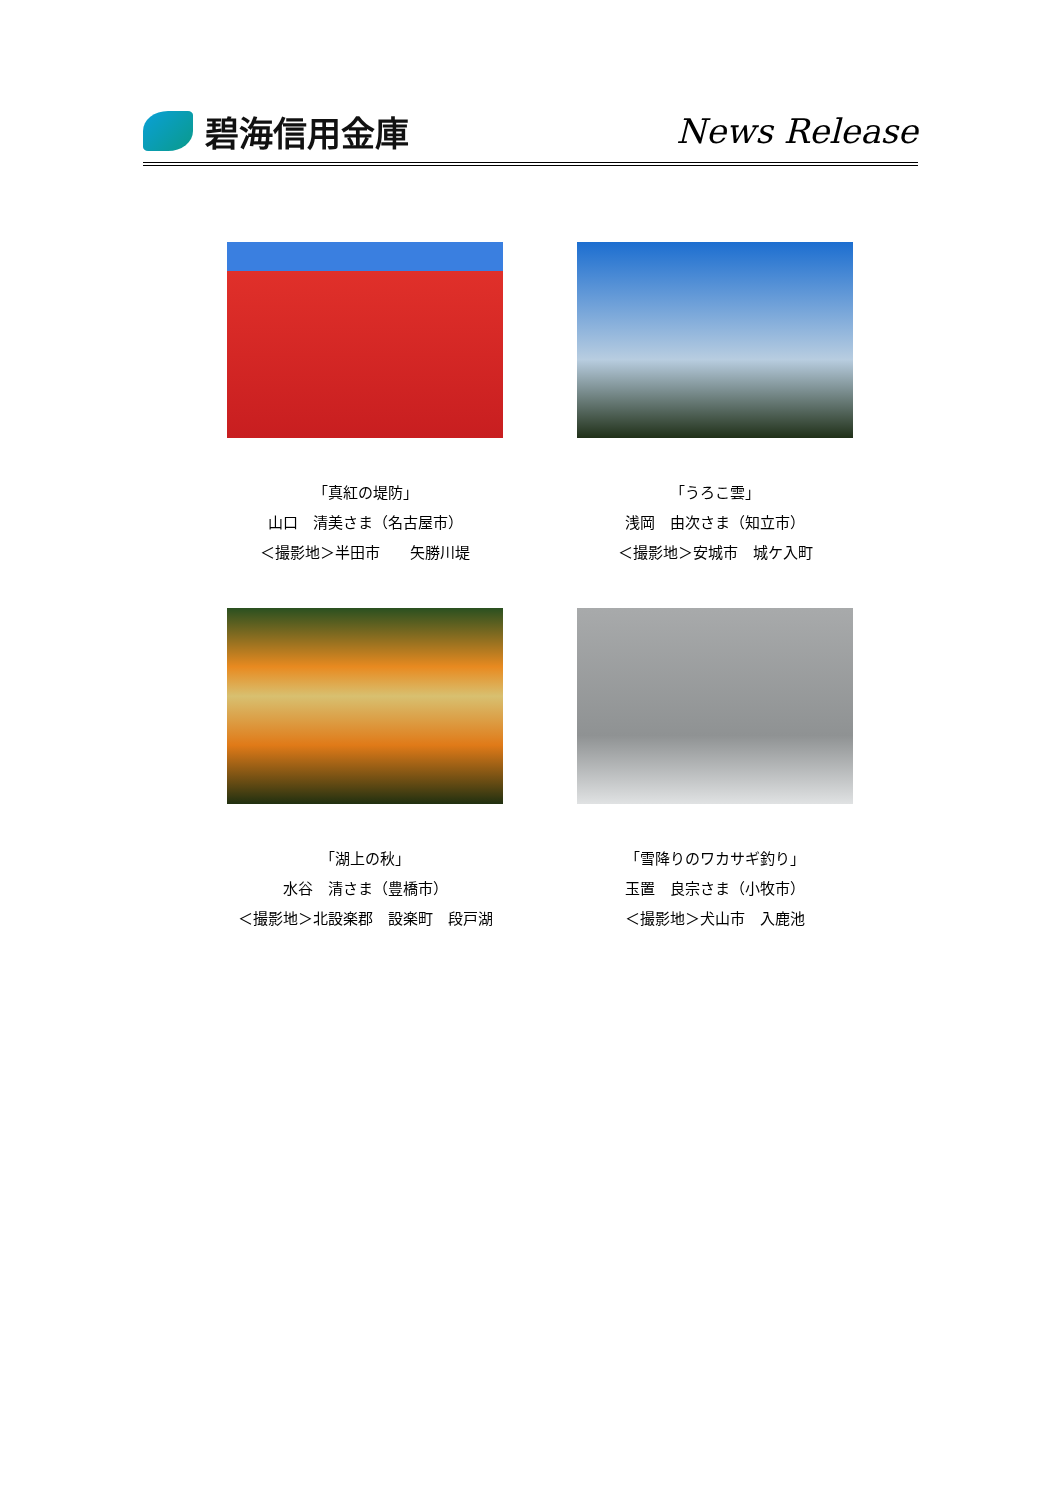碧海信用金庫 News Release
「真紅の堤防」
山口　清美さま（名古屋市）
＜撮影地＞半田市　　矢勝川堤
「うろこ雲」
浅岡　由次さま（知立市）
＜撮影地＞安城市　城ケ入町
「湖上の秋」
水谷　清さま（豊橋市）
＜撮影地＞北設楽郡　設楽町　段戸湖
「雪降りのワカサギ釣り」
玉置　良宗さま（小牧市）
＜撮影地＞犬山市　入鹿池